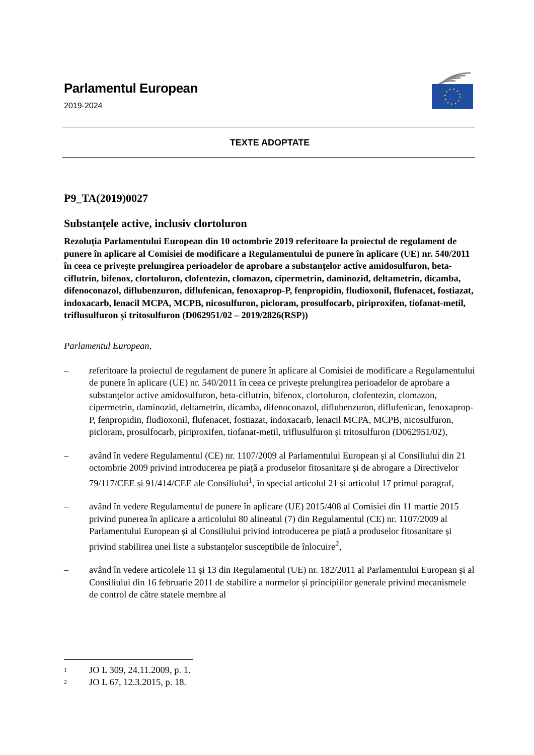Parlamentul European
2019-2024
TEXTE ADOPTATE
P9_TA(2019)0027
Substanțele active, inclusiv clortoluron
Rezoluția Parlamentului European din 10 octombrie 2019 referitoare la proiectul de regulament de punere în aplicare al Comisiei de modificare a Regulamentului de punere în aplicare (UE) nr. 540/2011 în ceea ce privește prelungirea perioadelor de aprobare a substanțelor active amidosulfuron, beta-ciflutrin, bifenox, clortoluron, clofentezin, clomazon, cipermetrin, daminozid, deltametrin, dicamba, difenoconazol, diflubenzuron, diflufenican, fenoxaprop-P, fenpropidin, fludioxonil, flufenacet, fostiazat, indoxacarb, lenacil MCPA, MCPB, nicosulfuron, picloram, prosulfocarb, piriproxifen, tiofanat-metil, triflusulfuron și tritosulfuron (D062951/02 – 2019/2826(RSP))
Parlamentul European,
– referitoare la proiectul de regulament de punere în aplicare al Comisiei de modificare a Regulamentului de punere în aplicare (UE) nr. 540/2011 în ceea ce privește prelungirea perioadelor de aprobare a substanțelor active amidosulfuron, beta-ciflutrin, bifenox, clortoluron, clofentezin, clomazon, cipermetrin, daminozid, deltametrin, dicamba, difenoconazol, diflubenzuron, diflufenican, fenoxaprop-P, fenpropidin, fludioxonil, flufenacet, fostiazat, indoxacarb, lenacil MCPA, MCPB, nicosulfuron, picloram, prosulfocarb, piriproxifen, tiofanat-metil, triflusulfuron și tritosulfuron (D062951/02),
– având în vedere Regulamentul (CE) nr. 1107/2009 al Parlamentului European și al Consiliului din 21 octombrie 2009 privind introducerea pe piață a produselor fitosanitare și de abrogare a Directivelor 79/117/CEE și 91/414/CEE ale Consiliului<sup>1</sup>, în special articolul 21 și articolul 17 primul paragraf,
– având în vedere Regulamentul de punere în aplicare (UE) 2015/408 al Comisiei din 11 martie 2015 privind punerea în aplicare a articolului 80 alineatul (7) din Regulamentul (CE) nr. 1107/2009 al Parlamentului European și al Consiliului privind introducerea pe piață a produselor fitosanitare și privind stabilirea unei liste a substanțelor susceptibile de înlocuire<sup>2</sup>,
– având în vedere articolele 11 și 13 din Regulamentul (UE) nr. 182/2011 al Parlamentului European și al Consiliului din 16 februarie 2011 de stabilire a normelor și principiilor generale privind mecanismele de control de către statele membre al
1 JO L 309, 24.11.2009, p. 1.
2 JO L 67, 12.3.2015, p. 18.